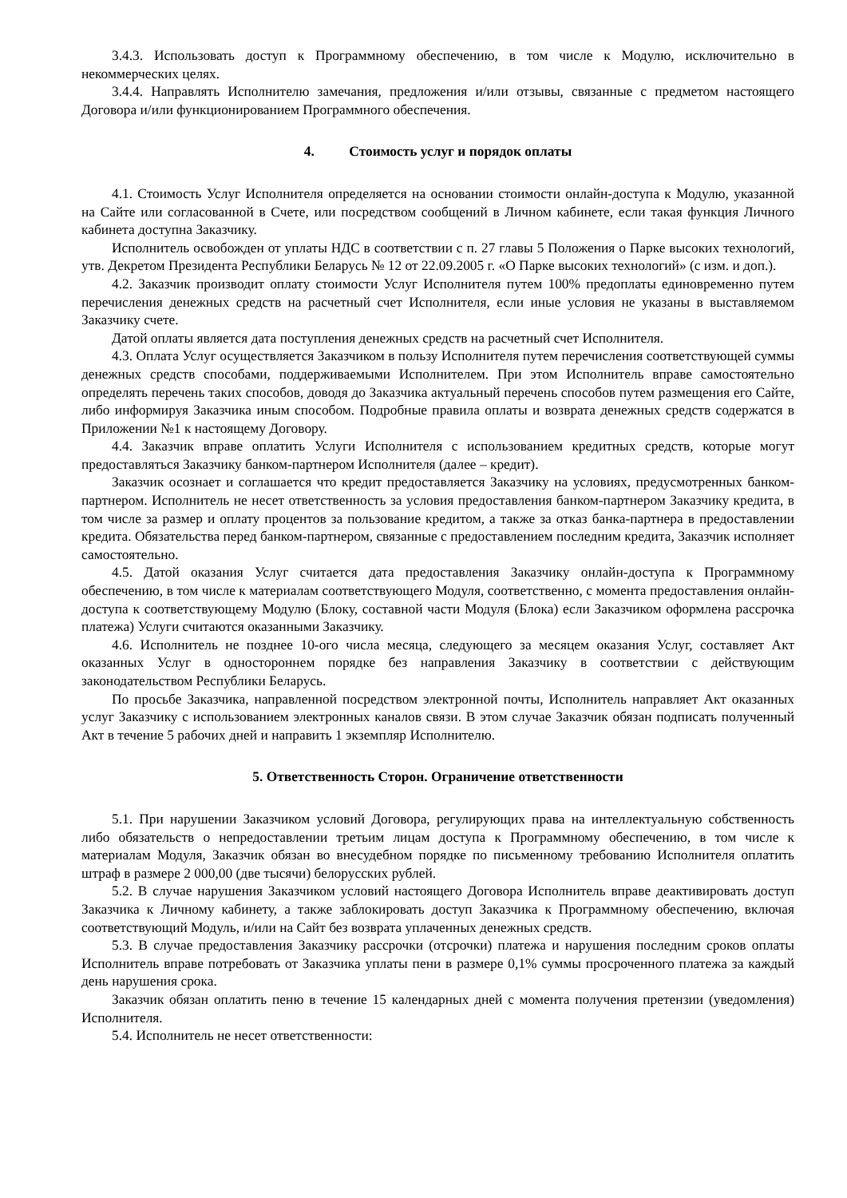3.4.3. Использовать доступ к Программному обеспечению, в том числе к Модулю, исключительно в некоммерческих целях.
3.4.4. Направлять Исполнителю замечания, предложения и/или отзывы, связанные с предметом настоящего Договора и/или функционированием Программного обеспечения.
4. Стоимость услуг и порядок оплаты
4.1. Стоимость Услуг Исполнителя определяется на основании стоимости онлайн-доступа к Модулю, указанной на Сайте или согласованной в Счете, или посредством сообщений в Личном кабинете, если такая функция Личного кабинета доступна Заказчику.
Исполнитель освобожден от уплаты НДС в соответствии с п. 27 главы 5 Положения о Парке высоких технологий, утв. Декретом Президента Республики Беларусь № 12 от 22.09.2005 г. «О Парке высоких технологий» (с изм. и доп.).
4.2. Заказчик производит оплату стоимости Услуг Исполнителя путем 100% предоплаты единовременно путем перечисления денежных средств на расчетный счет Исполнителя, если иные условия не указаны в выставляемом Заказчику счете.
Датой оплаты является дата поступления денежных средств на расчетный счет Исполнителя.
4.3. Оплата Услуг осуществляется Заказчиком в пользу Исполнителя путем перечисления соответствующей суммы денежных средств способами, поддерживаемыми Исполнителем. При этом Исполнитель вправе самостоятельно определять перечень таких способов, доводя до Заказчика актуальный перечень способов путем размещения его Сайте, либо информируя Заказчика иным способом. Подробные правила оплаты и возврата денежных средств содержатся в Приложении №1 к настоящему Договору.
4.4. Заказчик вправе оплатить Услуги Исполнителя с использованием кредитных средств, которые могут предоставляться Заказчику банком-партнером Исполнителя (далее – кредит).
Заказчик осознает и соглашается что кредит предоставляется Заказчику на условиях, предусмотренных банком-партнером. Исполнитель не несет ответственность за условия предоставления банком-партнером Заказчику кредита, в том числе за размер и оплату процентов за пользование кредитом, а также за отказ банка-партнера в предоставлении кредита. Обязательства перед банком-партнером, связанные с предоставлением последним кредита, Заказчик исполняет самостоятельно.
4.5. Датой оказания Услуг считается дата предоставления Заказчику онлайн-доступа к Программному обеспечению, в том числе к материалам соответствующего Модуля, соответственно, с момента предоставления онлайн-доступа к соответствующему Модулю (Блоку, составной части Модуля (Блока) если Заказчиком оформлена рассрочка платежа) Услуги считаются оказанными Заказчику.
4.6. Исполнитель не позднее 10-ого числа месяца, следующего за месяцем оказания Услуг, составляет Акт оказанных Услуг в одностороннем порядке без направления Заказчику в соответствии с действующим законодательством Республики Беларусь.
По просьбе Заказчика, направленной посредством электронной почты, Исполнитель направляет Акт оказанных услуг Заказчику с использованием электронных каналов связи. В этом случае Заказчик обязан подписать полученный Акт в течение 5 рабочих дней и направить 1 экземпляр Исполнителю.
5. Ответственность Сторон. Ограничение ответственности
5.1. При нарушении Заказчиком условий Договора, регулирующих права на интеллектуальную собственность либо обязательств о непредоставлении третьим лицам доступа к Программному обеспечению, в том числе к материалам Модуля, Заказчик обязан во внесудебном порядке по письменному требованию Исполнителя оплатить штраф в размере 2 000,00 (две тысячи) белорусских рублей.
5.2. В случае нарушения Заказчиком условий настоящего Договора Исполнитель вправе деактивировать доступ Заказчика к Личному кабинету, а также заблокировать доступ Заказчика к Программному обеспечению, включая соответствующий Модуль, и/или на Сайт без возврата уплаченных денежных средств.
5.3. В случае предоставления Заказчику рассрочки (отсрочки) платежа и нарушения последним сроков оплаты Исполнитель вправе потребовать от Заказчика уплаты пени в размере 0,1% суммы просроченного платежа за каждый день нарушения срока.
Заказчик обязан оплатить пеню в течение 15 календарных дней с момента получения претензии (уведомления) Исполнителя.
5.4. Исполнитель не несет ответственности: